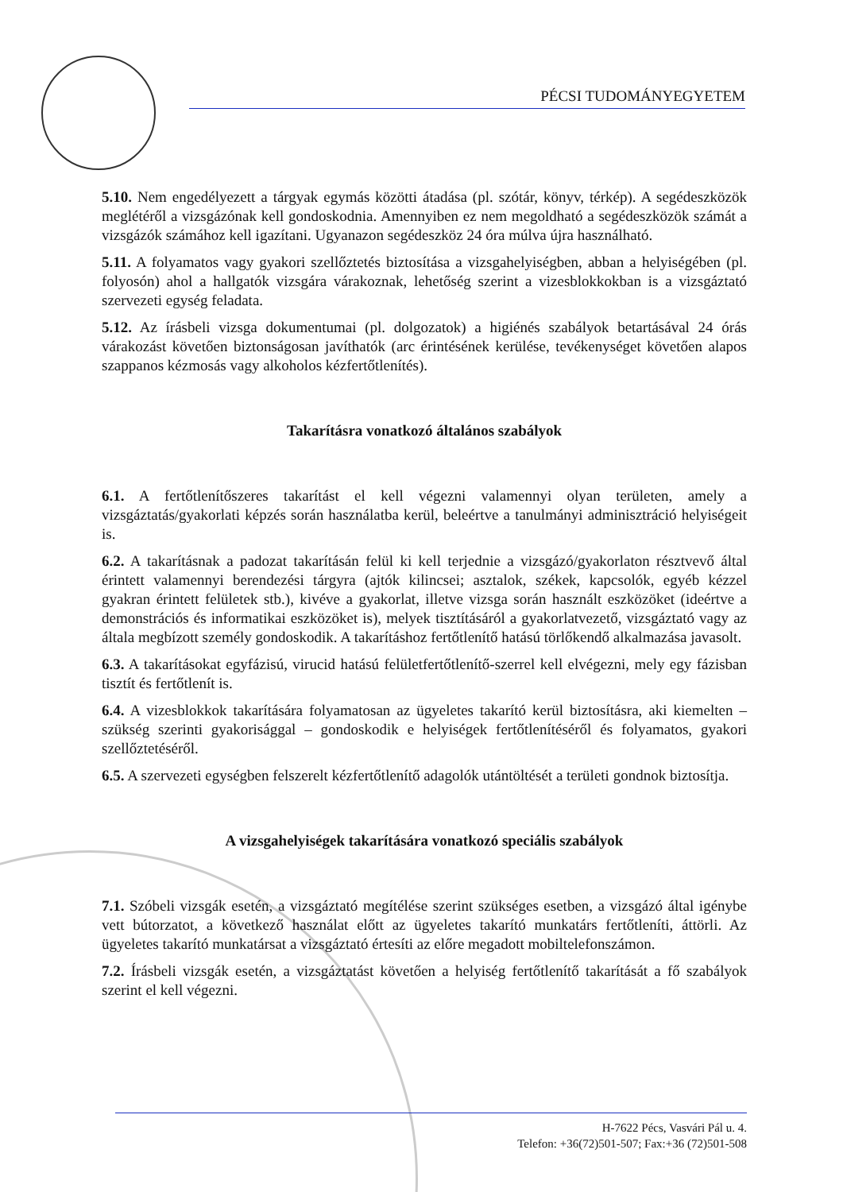PÉCSI TUDOMÁNYEGYETEM
5.10. Nem engedélyezett a tárgyak egymás közötti átadása (pl. szótár, könyv, térkép). A segédeszközök meglétéről a vizsgázónak kell gondoskodnia. Amennyiben ez nem megoldható a segédeszközök számát a vizsgázók számához kell igazítani. Ugyanazon segédeszköz 24 óra múlva újra használható.
5.11. A folyamatos vagy gyakori szellőztetés biztosítása a vizsgahelyiségben, abban a helyiségében (pl. folyosón) ahol a hallgatók vizsgára várakoznak, lehetőség szerint a vizesblokkokban is a vizsgáztató szervezeti egység feladata.
5.12. Az írásbeli vizsga dokumentumai (pl. dolgozatok) a higiénés szabályok betartásával 24 órás várakozást követően biztonságosan javíthatók (arc érintésének kerülése, tevékenységet követően alapos szappanos kézmosás vagy alkoholos kézfertőtlenítés).
Takarításra vonatkozó általános szabályok
6.1. A fertőtlenítőszeres takarítást el kell végezni valamennyi olyan területen, amely a vizsgáztatás/gyakorlati képzés során használatba kerül, beleértve a tanulmányi adminisztráció helyiségeit is.
6.2. A takarításnak a padozat takarításán felül ki kell terjednie a vizsgázó/gyakorlaton résztvevő által érintett valamennyi berendezési tárgyra (ajtók kilincsei; asztalok, székek, kapcsolók, egyéb kézzel gyakran érintett felületek stb.), kivéve a gyakorlat, illetve vizsga során használt eszközöket (ideértve a demonstrációs és informatikai eszközöket is), melyek tisztításáról a gyakorlatvezető, vizsgáztató vagy az általa megbízott személy gondoskodik. A takarításhoz fertőtlenítő hatású törlőkendő alkalmazása javasolt.
6.3. A takarításokat egyfázisú, virucid hatású felületfertőtlenítő-szerrel kell elvégezni, mely egy fázisban tisztít és fertőtlenít is.
6.4. A vizesblokkok takarítására folyamatosan az ügyeletes takarító kerül biztosításra, aki kiemelten – szükség szerinti gyakorisággal – gondoskodik e helyiségek fertőtlenítéséről és folyamatos, gyakori szellőztetéséről.
6.5. A szervezeti egységben felszerelt kézfertőtlenítő adagolók utántöltését a területi gondnok biztosítja.
A vizsgahelyiségek takarítására vonatkozó speciális szabályok
7.1. Szóbeli vizsgák esetén, a vizsgáztató megítélése szerint szükséges esetben, a vizsgázó által igénybe vett bútorzatot, a következő használat előtt az ügyeletes takarító munkatárs fertőtleníti, áttörli. Az ügyeletes takarító munkatársat a vizsgáztató értesíti az előre megadott mobiltelefonszámon.
7.2. Írásbeli vizsgák esetén, a vizsgáztatást követően a helyiség fertőtlenítő takarítását a fő szabályok szerint el kell végezni.
H-7622 Pécs, Vasvári Pál u. 4.
Telefon: +36(72)501-507; Fax:+36 (72)501-508